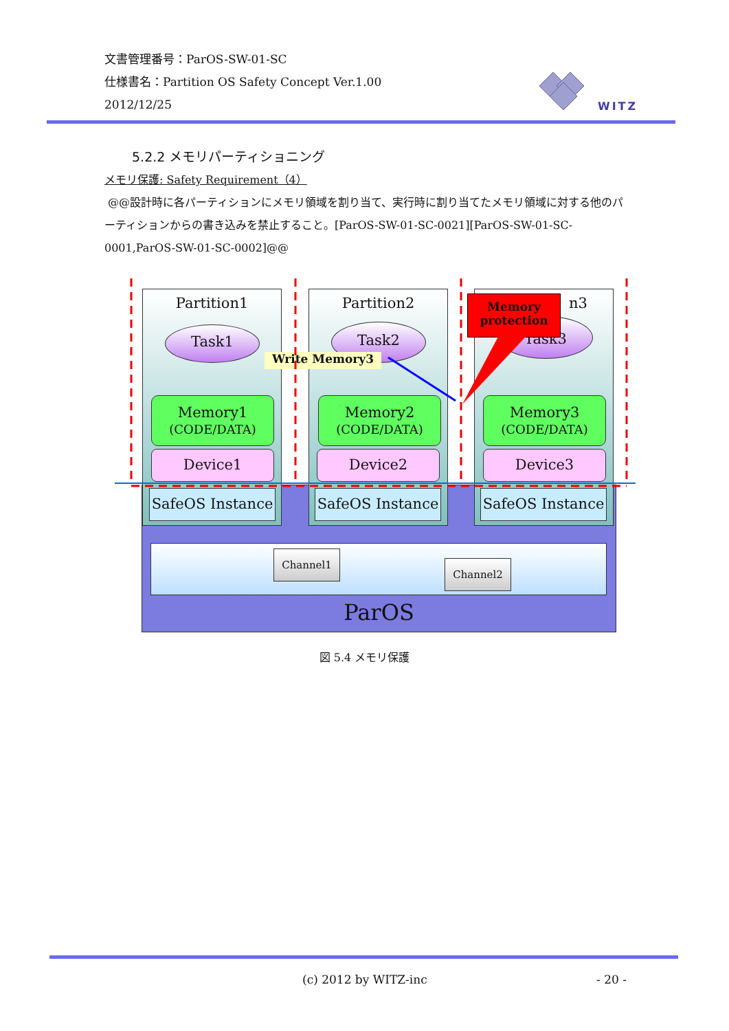文書管理番号：ParOS-SW-01-SC
仕様書名：Partition OS Safety Concept Ver.1.00
2012/12/25
WITZ
5.2.2 メモリパーティショニング
メモリ保護: Safety Requirement（4）
@@設計時に各パーティションにメモリ領域を割り当て、実行時に割り当てたメモリ領域に対する他のパーティションからの書き込みを禁止すること。[ParOS-SW-01-SC-0021][ParOS-SW-01-SC-0001,ParOS-SW-01-SC-0002]@@
Partition1 Partition2 n3
Task1 Task2 Task3
Memory
protection
Write Memory3
Memory1
(CODE/DATA)
Memory2
(CODE/DATA)
Memory3
(CODE/DATA)
Device1 Device2 Device3
SafeOS Instance
SafeOS Instance
SafeOS Instance
Channel1
Channel2
ParOS
図 5.4 メモリ保護
(c) 2012 by WITZ-inc - 20 -